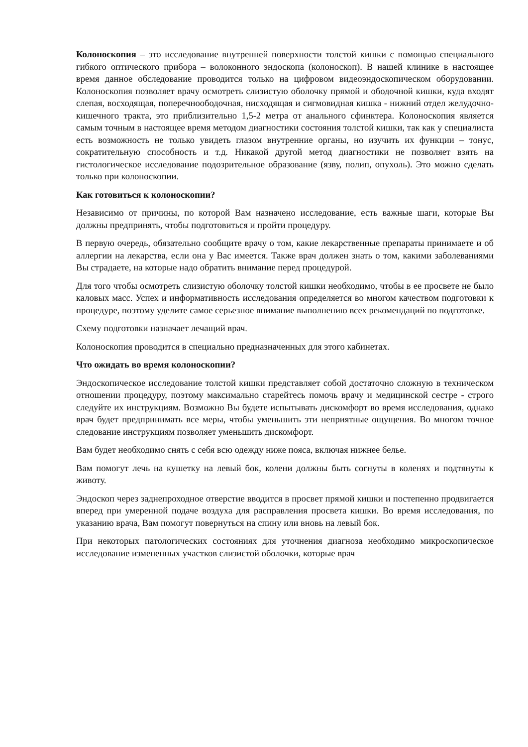Колоноскопия – это исследование внутренней поверхности толстой кишки с помощью специального гибкого оптического прибора – волоконного эндоскопа (колоноскоп). В нашей клинике в настоящее время данное обследование проводится только на цифровом видеоэндоскопическом оборудовании. Колоноскопия позволяет врачу осмотреть слизистую оболочку прямой и ободочной кишки, куда входят слепая, восходящая, поперечноободочная, нисходящая и сигмовидная кишка - нижний отдел желудочно-кишечного тракта, это приблизительно 1,5-2 метра от анального сфинктера. Колоноскопия является самым точным в настоящее время методом диагностики состояния толстой кишки, так как у специалиста есть возможность не только увидеть глазом внутренние органы, но изучить их функции – тонус, сократительную способность и т.д. Никакой другой метод диагностики не позволяет взять на гистологическое исследование подозрительное образование (язву, полип, опухоль). Это можно сделать только при колоноскопии.
Как готовиться к колоноскопии?
Независимо от причины, по которой Вам назначено исследование, есть важные шаги, которые Вы должны предпринять, чтобы подготовиться и пройти процедуру.
В первую очередь, обязательно сообщите врачу о том, какие лекарственные препараты принимаете и об аллергии на лекарства, если она у Вас имеется. Также врач должен знать о том, какими заболеваниями Вы страдаете, на которые надо обратить внимание перед процедурой.
Для того чтобы осмотреть слизистую оболочку толстой кишки необходимо, чтобы в ее просвете не было каловых масс. Успех и информативность исследования определяется во многом качеством подготовки к процедуре, поэтому уделите самое серьезное внимание выполнению всех рекомендаций по подготовке.
Схему подготовки назначает лечащий врач.
Колоноскопия проводится в специально предназначенных для этого кабинетах.
Что ожидать во время колоноскопии?
Эндоскопическое исследование толстой кишки представляет собой достаточно сложную в техническом отношении процедуру, поэтому максимально старейтесь помочь врачу и медицинской сестре - строго следуйте их инструкциям. Возможно Вы будете испытывать дискомфорт во время исследования, однако врач будет предпринимать все меры, чтобы уменьшить эти неприятные ощущения. Во многом точное следование инструкциям позволяет уменьшить дискомфорт.
Вам будет необходимо снять с себя всю одежду ниже пояса, включая нижнее белье.
Вам помогут лечь на кушетку на левый бок, колени должны быть согнуты в коленях и подтянуты к животу.
Эндоскоп через заднепроходное отверстие вводится в просвет прямой кишки и постепенно продвигается вперед при умеренной подаче воздуха для расправления просвета кишки. Во время исследования, по указанию врача, Вам помогут повернуться на спину или вновь на левый бок.
При некоторых патологических состояниях для уточнения диагноза необходимо микроскопическое исследование измененных участков слизистой оболочки, которые врач